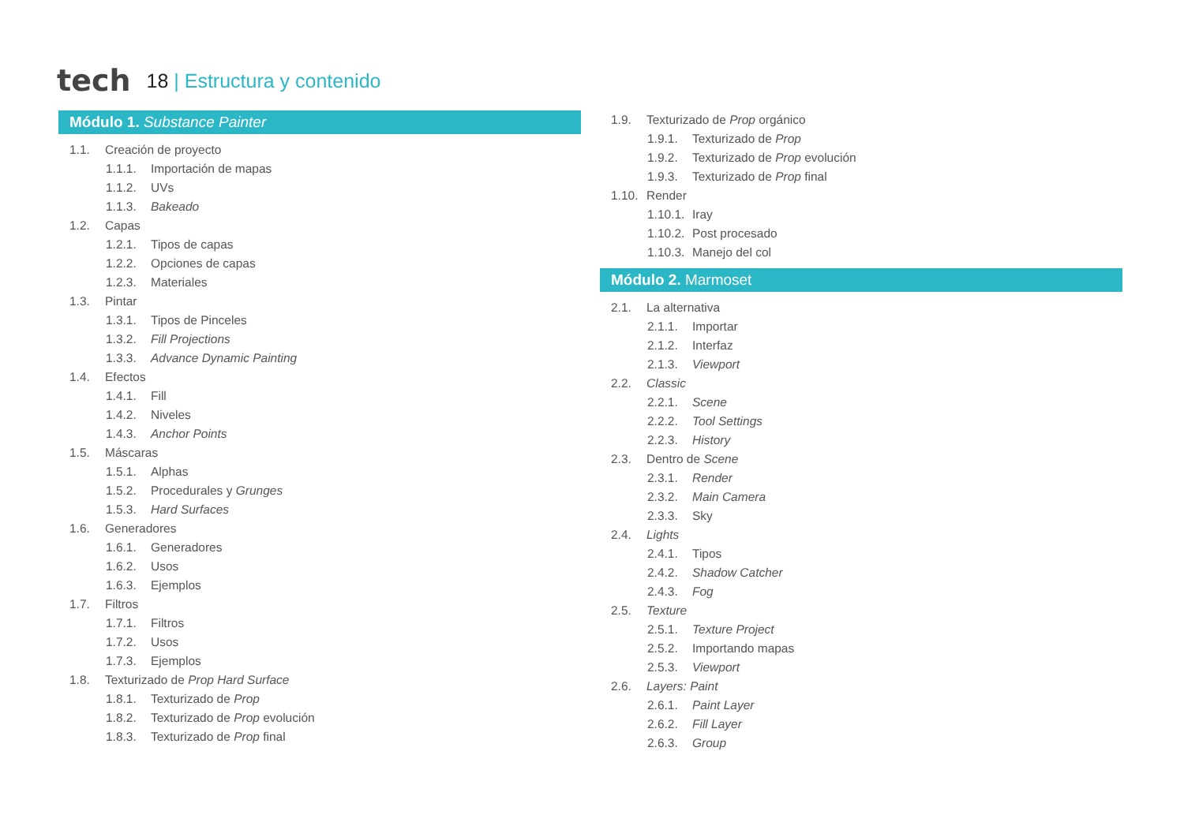tech
18 | Estructura y contenido
Módulo 1. Substance Painter
1.1. Creación de proyecto
1.1.1. Importación de mapas
1.1.2. UVs
1.1.3. Bakeado
1.2. Capas
1.2.1. Tipos de capas
1.2.2. Opciones de capas
1.2.3. Materiales
1.3. Pintar
1.3.1. Tipos de Pinceles
1.3.2. Fill Projections
1.3.3. Advance Dynamic Painting
1.4. Efectos
1.4.1. Fill
1.4.2. Niveles
1.4.3. Anchor Points
1.5. Máscaras
1.5.1. Alphas
1.5.2. Procedurales y Grunges
1.5.3. Hard Surfaces
1.6. Generadores
1.6.1. Generadores
1.6.2. Usos
1.6.3. Ejemplos
1.7. Filtros
1.7.1. Filtros
1.7.2. Usos
1.7.3. Ejemplos
1.8. Texturizado de Prop Hard Surface
1.8.1. Texturizado de Prop
1.8.2. Texturizado de Prop evolución
1.8.3. Texturizado de Prop final
1.9. Texturizado de Prop orgánico
1.9.1. Texturizado de Prop
1.9.2. Texturizado de Prop evolución
1.9.3. Texturizado de Prop final
1.10. Render
1.10.1. Iray
1.10.2. Post procesado
1.10.3. Manejo del col
Módulo 2. Marmoset
2.1. La alternativa
2.1.1. Importar
2.1.2. Interfaz
2.1.3. Viewport
2.2. Classic
2.2.1. Scene
2.2.2. Tool Settings
2.2.3. History
2.3. Dentro de Scene
2.3.1. Render
2.3.2. Main Camera
2.3.3. Sky
2.4. Lights
2.4.1. Tipos
2.4.2. Shadow Catcher
2.4.3. Fog
2.5. Texture
2.5.1. Texture Project
2.5.2. Importando mapas
2.5.3. Viewport
2.6. Layers: Paint
2.6.1. Paint Layer
2.6.2. Fill Layer
2.6.3. Group